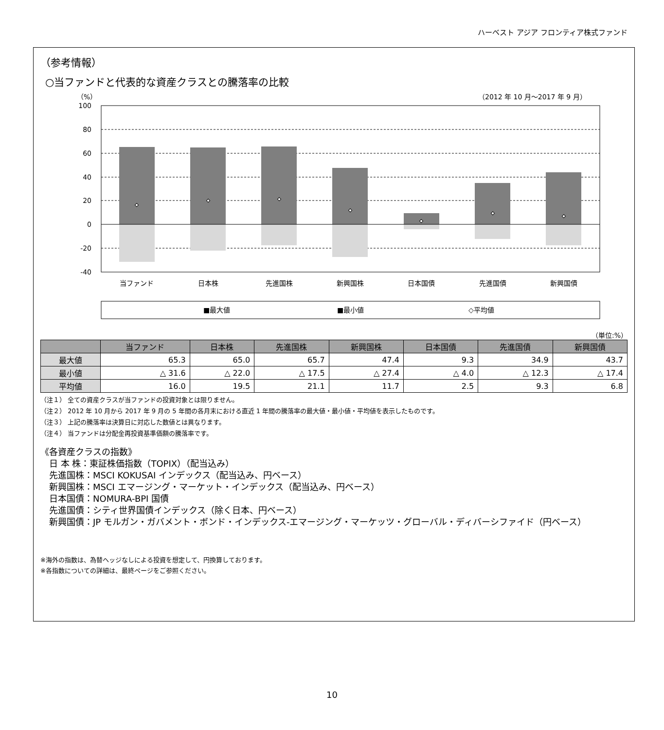ハーベスト アジア フロンティア株式ファンド
（参考情報）
○当ファンドと代表的な資産クラスとの騰落率の比較
（%）
（2012 年 10 月～2017 年 9 月）
100
80
60
40
20
0
-20
-40
当ファンド
日本株
先進国株
新興国株
日本国債
先進国債
新興国債
■最大値
■最小値
◇平均値
（単位:%）
| | 当ファンド | 日本株 | 先進国株 | 新興国株 | 日本国債 | 先進国債 | 新興国債 |
| --- | --- | --- | --- | --- | --- | --- | --- |
| 最大値 | 65.3 | 65.0 | 65.7 | 47.4 | 9.3 | 34.9 | 43.7 |
| 最小値 | △ 31.6 | △ 22.0 | △ 17.5 | △ 27.4 | △ 4.0 | △ 12.3 | △ 17.4 |
| 平均値 | 16.0 | 19.5 | 21.1 | 11.7 | 2.5 | 9.3 | 6.8 |
（注１） 全ての資産クラスが当ファンドの投資対象とは限りません。
（注２） 2012 年 10 月から 2017 年 9 月の 5 年間の各月末における直近 1 年間の騰落率の最大値・最小値・平均値を表示したものです。
（注３） 上記の騰落率は決算日に対応した数値とは異なります。
（注４） 当ファンドは分配金再投資基準価額の騰落率です。
《各資産クラスの指数》
　日 本 株：東証株価指数（TOPIX）（配当込み）
　先進国株：MSCI KOKUSAI インデックス（配当込み、円ベース）
　新興国株：MSCI エマージング・マーケット・インデックス（配当込み、円ベース）
　日本国債：NOMURA-BPI 国債
　先進国債：シティ世界国債インデックス（除く日本、円ベース）
　新興国債：JP モルガン・ガバメント・ボンド・インデックス-エマージング・マーケッツ・グローバル・ディバーシファイド（円ベース）
※海外の指数は、為替ヘッジなしによる投資を想定して、円換算しております。
※各指数についての詳細は、最終ページをご参照ください。
10